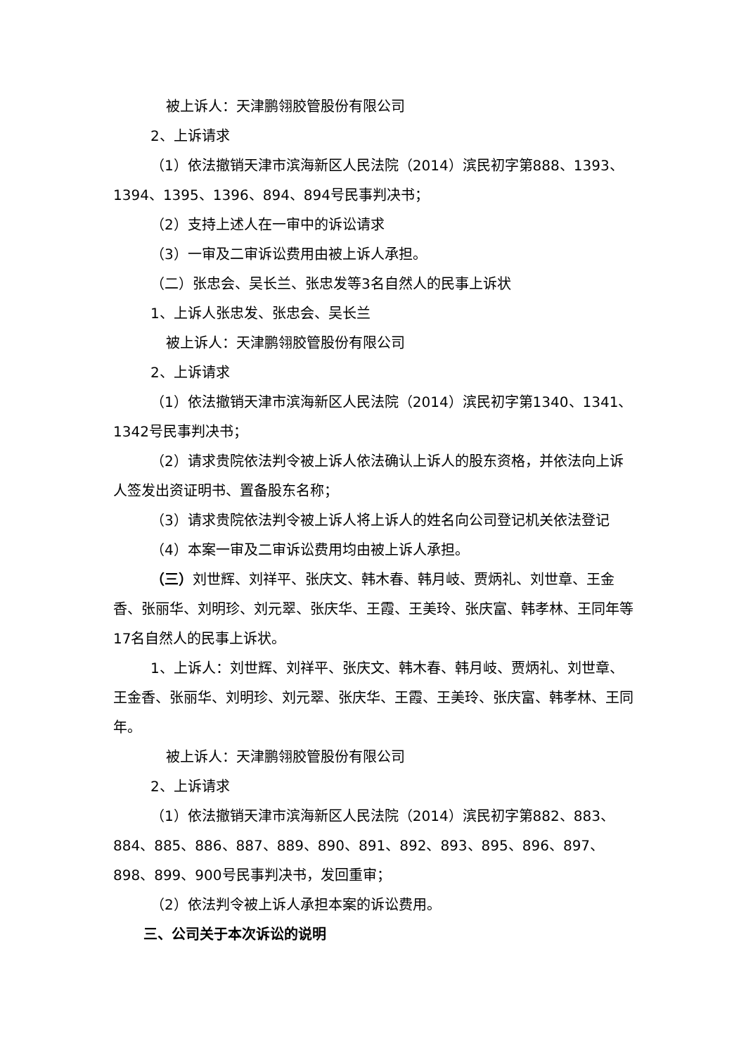被上诉人：天津鹏翎胶管股份有限公司
2、上诉请求
（1）依法撤销天津市滨海新区人民法院（2014）滨民初字第888、1393、1394、1395、1396、894、894号民事判决书；
（2）支持上述人在一审中的诉讼请求
（3）一审及二审诉讼费用由被上诉人承担。
（二）张忠会、吴长兰、张忠发等3名自然人的民事上诉状
1、上诉人张忠发、张忠会、吴长兰
被上诉人：天津鹏翎胶管股份有限公司
2、上诉请求
（1）依法撤销天津市滨海新区人民法院（2014）滨民初字第1340、1341、1342号民事判决书；
（2）请求贵院依法判令被上诉人依法确认上诉人的股东资格，并依法向上诉人签发出资证明书、置备股东名称；
（3）请求贵院依法判令被上诉人将上诉人的姓名向公司登记机关依法登记
（4）本案一审及二审诉讼费用均由被上诉人承担。
（三）刘世辉、刘祥平、张庆文、韩木春、韩月岐、贾炳礼、刘世章、王金香、张丽华、刘明珍、刘元翠、张庆华、王霞、王美玲、张庆富、韩孝林、王同年等17名自然人的民事上诉状。
1、上诉人：刘世辉、刘祥平、张庆文、韩木春、韩月岐、贾炳礼、刘世章、王金香、张丽华、刘明珍、刘元翠、张庆华、王霞、王美玲、张庆富、韩孝林、王同年。
被上诉人：天津鹏翎胶管股份有限公司
2、上诉请求
（1）依法撤销天津市滨海新区人民法院（2014）滨民初字第882、883、884、885、886、887、889、890、891、892、893、895、896、897、898、899、900号民事判决书，发回重审；
（2）依法判令被上诉人承担本案的诉讼费用。
三、公司关于本次诉讼的说明